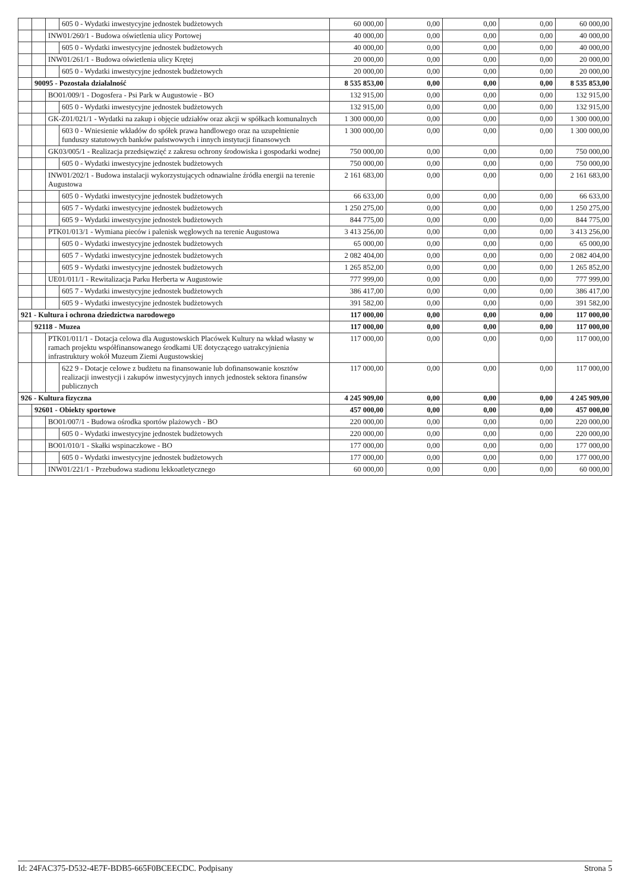| | | | 605 0 - Wydatki inwestycyjne jednostek budżetowych | 60 000,00 | 0,00 | 0,00 | 0,00 | 60 000,00 |
| | | INW01/260/1 - Budowa oświetlenia ulicy Portowej | | 40 000,00 | 0,00 | 0,00 | 0,00 | 40 000,00 |
| | | | 605 0 - Wydatki inwestycyjne jednostek budżetowych | 40 000,00 | 0,00 | 0,00 | 0,00 | 40 000,00 |
| | | INW01/261/1 - Budowa oświetlenia ulicy Krętej | | 20 000,00 | 0,00 | 0,00 | 0,00 | 20 000,00 |
| | | | 605 0 - Wydatki inwestycyjne jednostek budżetowych | 20 000,00 | 0,00 | 0,00 | 0,00 | 20 000,00 |
| | 90095 - Pozostała działalność | | | 8 535 853,00 | 0,00 | 0,00 | 0,00 | 8 535 853,00 |
| | | BO01/009/1 - Dogosfera - Psi Park w Augustowie - BO | | 132 915,00 | 0,00 | 0,00 | 0,00 | 132 915,00 |
| | | | 605 0 - Wydatki inwestycyjne jednostek budżetowych | 132 915,00 | 0,00 | 0,00 | 0,00 | 132 915,00 |
| | | GK-Z01/021/1 - Wydatki na zakup i objęcie udziałów oraz akcji w spółkach komunalnych | | 1 300 000,00 | 0,00 | 0,00 | 0,00 | 1 300 000,00 |
| | | | 603 0 - Wniesienie wkładów do spółek prawa handlowego oraz na uzupełnienie funduszy statutowych banków państwowych i innych instytucji finansowych | 1 300 000,00 | 0,00 | 0,00 | 0,00 | 1 300 000,00 |
| | | GK03/005/1 - Realizacja przedsięwzięć z zakresu ochrony środowiska i gospodarki wodnej | | 750 000,00 | 0,00 | 0,00 | 0,00 | 750 000,00 |
| | | | 605 0 - Wydatki inwestycyjne jednostek budżetowych | 750 000,00 | 0,00 | 0,00 | 0,00 | 750 000,00 |
| | | INW01/202/1 - Budowa instalacji wykorzystujących odnawialne źródła energii na terenie Augustowa | | 2 161 683,00 | 0,00 | 0,00 | 0,00 | 2 161 683,00 |
| | | | 605 0 - Wydatki inwestycyjne jednostek budżetowych | 66 633,00 | 0,00 | 0,00 | 0,00 | 66 633,00 |
| | | | 605 7 - Wydatki inwestycyjne jednostek budżetowych | 1 250 275,00 | 0,00 | 0,00 | 0,00 | 1 250 275,00 |
| | | | 605 9 - Wydatki inwestycyjne jednostek budżetowych | 844 775,00 | 0,00 | 0,00 | 0,00 | 844 775,00 |
| | | PTK01/013/1 - Wymiana pieców i palenisk węglowych na terenie Augustowa | | 3 413 256,00 | 0,00 | 0,00 | 0,00 | 3 413 256,00 |
| | | | 605 0 - Wydatki inwestycyjne jednostek budżetowych | 65 000,00 | 0,00 | 0,00 | 0,00 | 65 000,00 |
| | | | 605 7 - Wydatki inwestycyjne jednostek budżetowych | 2 082 404,00 | 0,00 | 0,00 | 0,00 | 2 082 404,00 |
| | | | 605 9 - Wydatki inwestycyjne jednostek budżetowych | 1 265 852,00 | 0,00 | 0,00 | 0,00 | 1 265 852,00 |
| | | UE01/011/1 - Rewitalizacja Parku Herberta w Augustowie | | 777 999,00 | 0,00 | 0,00 | 0,00 | 777 999,00 |
| | | | 605 7 - Wydatki inwestycyjne jednostek budżetowych | 386 417,00 | 0,00 | 0,00 | 0,00 | 386 417,00 |
| | | | 605 9 - Wydatki inwestycyjne jednostek budżetowych | 391 582,00 | 0,00 | 0,00 | 0,00 | 391 582,00 |
| 921 - Kultura i ochrona dziedzictwa narodowego | | | | 117 000,00 | 0,00 | 0,00 | 0,00 | 117 000,00 |
| | 92118 - Muzea | | | 117 000,00 | 0,00 | 0,00 | 0,00 | 117 000,00 |
| | | PTK01/011/1 - Dotacja celowa dla Augustowskich Placówek Kultury na wkład własny w ramach projektu współfinansowanego środkami UE dotyczącego uatrakcyjnienia infrastruktury wokół Muzeum Ziemi Augustowskiej | | 117 000,00 | 0,00 | 0,00 | 0,00 | 117 000,00 |
| | | | 622 9 - Dotacje celowe z budżetu na finansowanie lub dofinansowanie kosztów realizacji inwestycji i zakupów inwestycyjnych innych jednostek sektora finansów publicznych | 117 000,00 | 0,00 | 0,00 | 0,00 | 117 000,00 |
| 926 - Kultura fizyczna | | | | 4 245 909,00 | 0,00 | 0,00 | 0,00 | 4 245 909,00 |
| | 92601 - Obiekty sportowe | | | 457 000,00 | 0,00 | 0,00 | 0,00 | 457 000,00 |
| | | BO01/007/1 - Budowa ośrodka sportów plażowych - BO | | 220 000,00 | 0,00 | 0,00 | 0,00 | 220 000,00 |
| | | | 605 0 - Wydatki inwestycyjne jednostek budżetowych | 220 000,00 | 0,00 | 0,00 | 0,00 | 220 000,00 |
| | | BO01/010/1 - Skałki wspinaczkowe - BO | | 177 000,00 | 0,00 | 0,00 | 0,00 | 177 000,00 |
| | | | 605 0 - Wydatki inwestycyjne jednostek budżetowych | 177 000,00 | 0,00 | 0,00 | 0,00 | 177 000,00 |
| | | INW01/221/1 - Przebudowa stadionu lekkoatletycznego | | 60 000,00 | 0,00 | 0,00 | 0,00 | 60 000,00 |
Id: 24FAC375-D532-4E7F-BDB5-665F0BCEECDC. Podpisany Strona 5